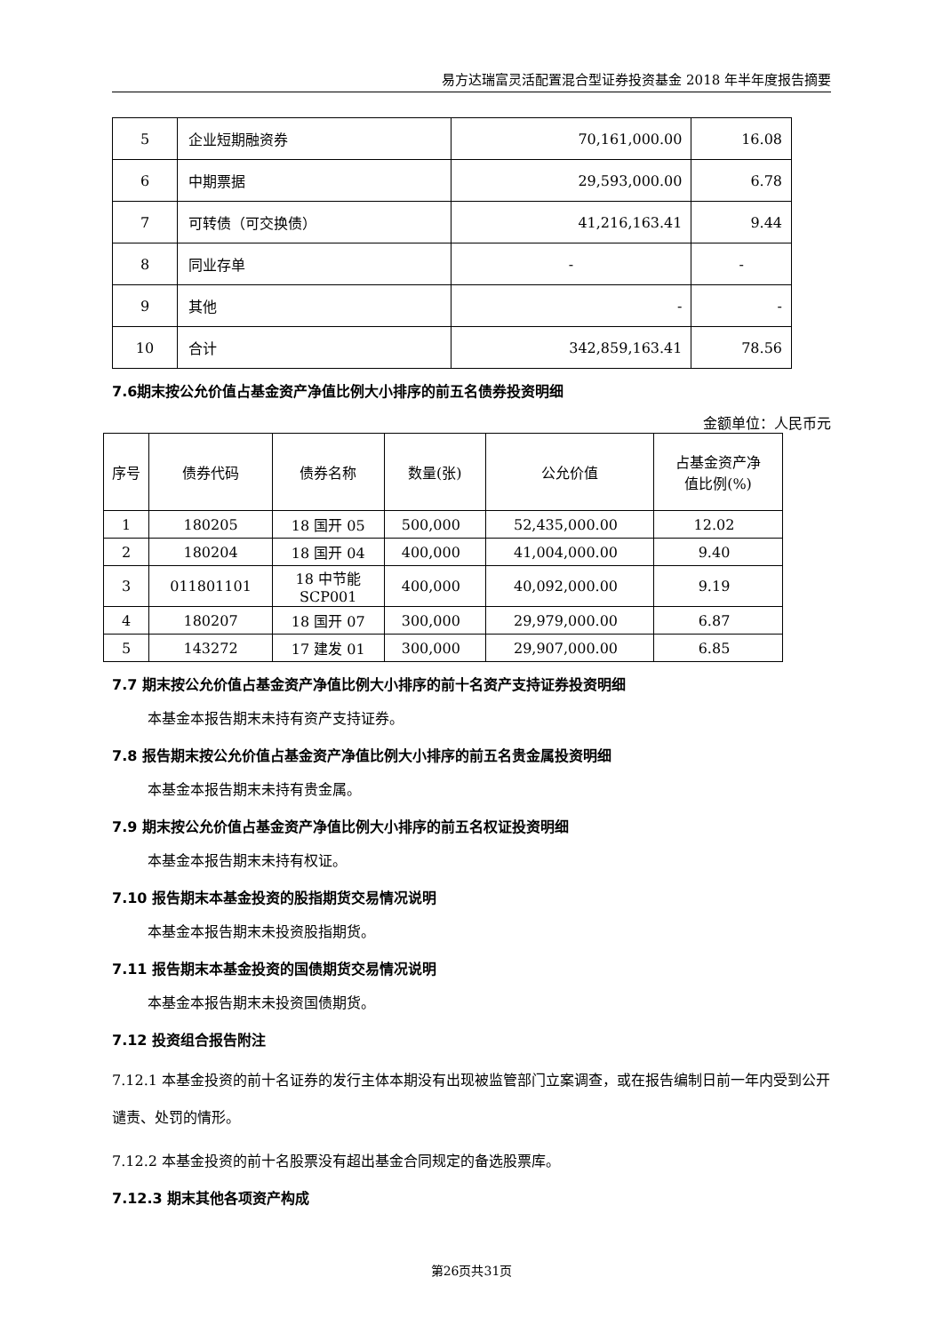易方达瑞富灵活配置混合型证券投资基金 2018 年半年度报告摘要
| 5 | 企业短期融资券 | 70,161,000.00 | 16.08 |
| 6 | 中期票据 | 29,593,000.00 | 6.78 |
| 7 | 可转债（可交换债） | 41,216,163.41 | 9.44 |
| 8 | 同业存单 | - | - |
| 9 | 其他 | - | - |
| 10 | 合计 | 342,859,163.41 | 78.56 |
7.6期末按公允价值占基金资产净值比例大小排序的前五名债券投资明细
金额单位：人民币元
| 序号 | 债券代码 | 债券名称 | 数量(张) | 公允价值 | 占基金资产净 值比例(%) |
| --- | --- | --- | --- | --- | --- |
| 1 | 180205 | 18 国开 05 | 500,000 | 52,435,000.00 | 12.02 |
| 2 | 180204 | 18 国开 04 | 400,000 | 41,004,000.00 | 9.40 |
| 3 | 011801101 | 18 中节能 SCP001 | 400,000 | 40,092,000.00 | 9.19 |
| 4 | 180207 | 18 国开 07 | 300,000 | 29,979,000.00 | 6.87 |
| 5 | 143272 | 17 建发 01 | 300,000 | 29,907,000.00 | 6.85 |
7.7 期末按公允价值占基金资产净值比例大小排序的前十名资产支持证券投资明细
本基金本报告期末未持有资产支持证券。
7.8 报告期末按公允价值占基金资产净值比例大小排序的前五名贵金属投资明细
本基金本报告期末未持有贵金属。
7.9 期末按公允价值占基金资产净值比例大小排序的前五名权证投资明细
本基金本报告期末未持有权证。
7.10 报告期末本基金投资的股指期货交易情况说明
本基金本报告期末未投资股指期货。
7.11 报告期末本基金投资的国债期货交易情况说明
本基金本报告期末未投资国债期货。
7.12 投资组合报告附注
7.12.1 本基金投资的前十名证券的发行主体本期没有出现被监管部门立案调查，或在报告编制日前一年内受到公开谴责、处罚的情形。
7.12.2 本基金投资的前十名股票没有超出基金合同规定的备选股票库。
7.12.3 期末其他各项资产构成
第26页共31页